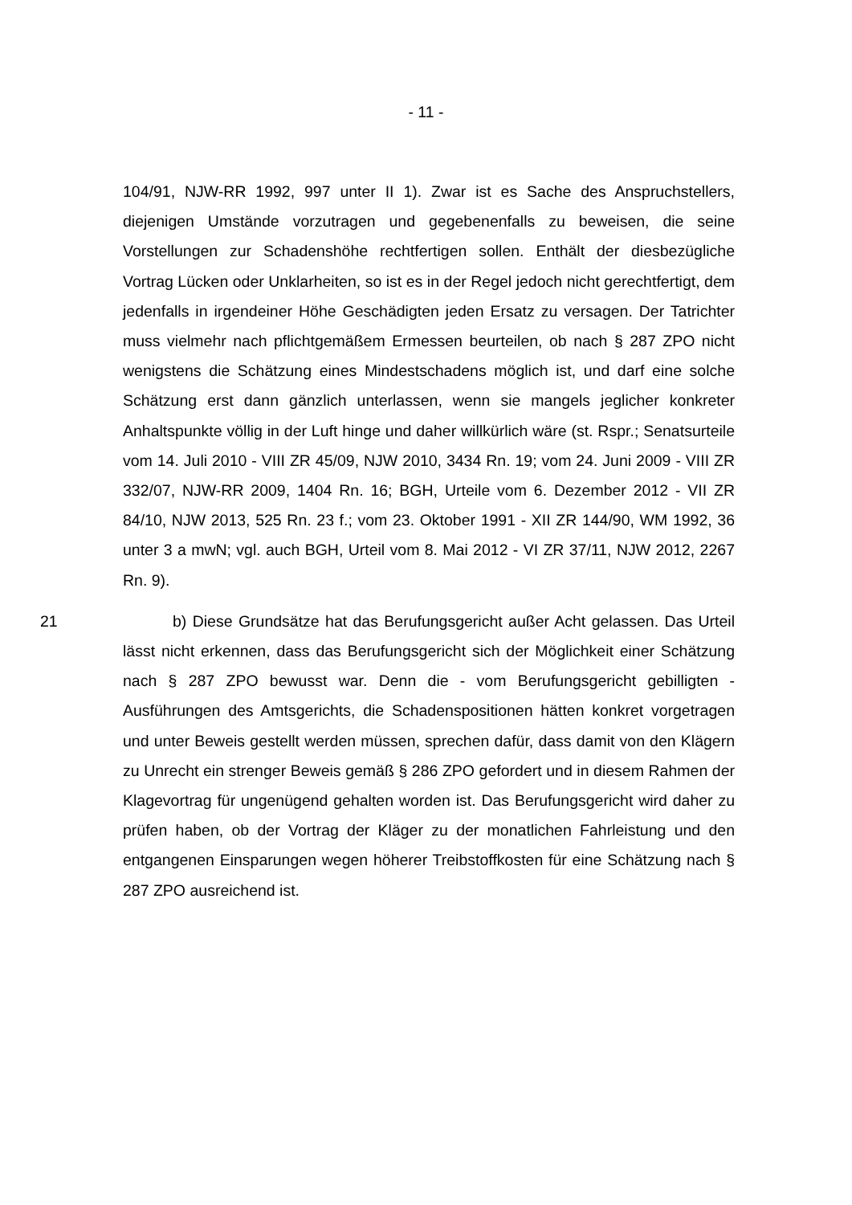- 11 -
104/91, NJW-RR 1992, 997 unter II 1). Zwar ist es Sache des Anspruchstellers, diejenigen Umstände vorzutragen und gegebenenfalls zu beweisen, die seine Vorstellungen zur Schadenshöhe rechtfertigen sollen. Enthält der diesbezügliche Vortrag Lücken oder Unklarheiten, so ist es in der Regel jedoch nicht gerechtfertigt, dem jedenfalls in irgendeiner Höhe Geschädigten jeden Ersatz zu versagen. Der Tatrichter muss vielmehr nach pflichtgemäßem Ermessen beurteilen, ob nach § 287 ZPO nicht wenigstens die Schätzung eines Mindestschadens möglich ist, und darf eine solche Schätzung erst dann gänzlich unterlassen, wenn sie mangels jeglicher konkreter Anhaltspunkte völlig in der Luft hinge und daher willkürlich wäre (st. Rspr.; Senatsurteile vom 14. Juli 2010 - VIII ZR 45/09, NJW 2010, 3434 Rn. 19; vom 24. Juni 2009 - VIII ZR 332/07, NJW-RR 2009, 1404 Rn. 16; BGH, Urteile vom 6. Dezember 2012 - VII ZR 84/10, NJW 2013, 525 Rn. 23 f.; vom 23. Oktober 1991 - XII ZR 144/90, WM 1992, 36 unter 3 a mwN; vgl. auch BGH, Urteil vom 8. Mai 2012 - VI ZR 37/11, NJW 2012, 2267 Rn. 9).
21 b) Diese Grundsätze hat das Berufungsgericht außer Acht gelassen. Das Urteil lässt nicht erkennen, dass das Berufungsgericht sich der Möglichkeit einer Schätzung nach § 287 ZPO bewusst war. Denn die - vom Berufungsgericht gebilligten - Ausführungen des Amtsgerichts, die Schadenspositionen hätten konkret vorgetragen und unter Beweis gestellt werden müssen, sprechen dafür, dass damit von den Klägern zu Unrecht ein strenger Beweis gemäß § 286 ZPO gefordert und in diesem Rahmen der Klagevortrag für ungenügend gehalten worden ist. Das Berufungsgericht wird daher zu prüfen haben, ob der Vortrag der Kläger zu der monatlichen Fahrleistung und den entgangenen Einsparungen wegen höherer Treibstoffkosten für eine Schätzung nach § 287 ZPO ausreichend ist.